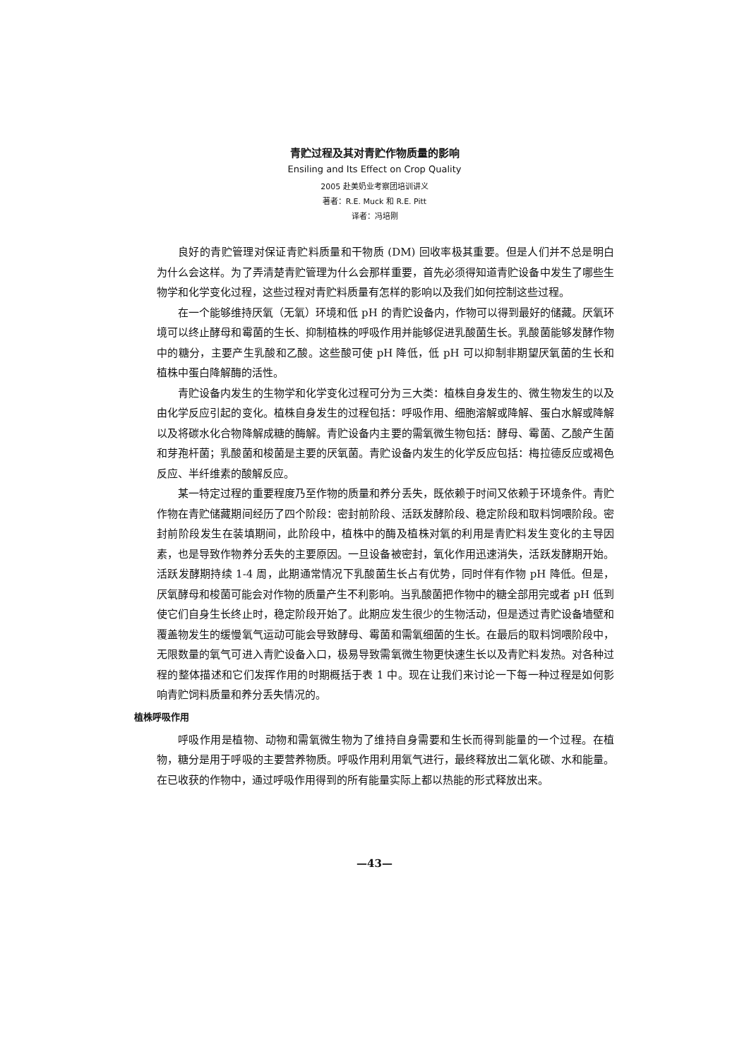青贮过程及其对青贮作物质量的影响
Ensiling and Its Effect on Crop Quality
2005 赴美奶业考察团培训讲义
著者：R.E. Muck 和 R.E. Pitt
译者：冯培刚
良好的青贮管理对保证青贮料质量和干物质 (DM) 回收率极其重要。但是人们并不总是明白为什么会这样。为了弄清楚青贮管理为什么会那样重要，首先必须得知道青贮设备中发生了哪些生物学和化学变化过程，这些过程对青贮料质量有怎样的影响以及我们如何控制这些过程。
在一个能够维持厌氧（无氧）环境和低 pH 的青贮设备内，作物可以得到最好的储藏。厌氧环境可以终止酵母和霉菌的生长、抑制植株的呼吸作用并能够促进乳酸菌生长。乳酸菌能够发酵作物中的糖分，主要产生乳酸和乙酸。这些酸可使 pH 降低，低 pH 可以抑制非期望厌氧菌的生长和植株中蛋白降解酶的活性。
青贮设备内发生的生物学和化学变化过程可分为三大类：植株自身发生的、微生物发生的以及由化学反应引起的变化。植株自身发生的过程包括：呼吸作用、细胞溶解或降解、蛋白水解或降解以及将碳水化合物降解成糖的酶解。青贮设备内主要的需氧微生物包括：酵母、霉菌、乙酸产生菌和芽孢杆菌；乳酸菌和梭菌是主要的厌氧菌。青贮设备内发生的化学反应包括：梅拉德反应或褐色反应、半纤维素的酸解反应。
某一特定过程的重要程度乃至作物的质量和养分丢失，既依赖于时间又依赖于环境条件。青贮作物在青贮储藏期间经历了四个阶段：密封前阶段、活跃发酵阶段、稳定阶段和取料饲喂阶段。密封前阶段发生在装填期间，此阶段中，植株中的酶及植株对氧的利用是青贮料发生变化的主导因素，也是导致作物养分丢失的主要原因。一旦设备被密封，氧化作用迅速消失，活跃发酵期开始。活跃发酵期持续 1-4 周，此期通常情况下乳酸菌生长占有优势，同时伴有作物 pH 降低。但是，厌氧酵母和梭菌可能会对作物的质量产生不利影响。当乳酸菌把作物中的糖全部用完或者 pH 低到使它们自身生长终止时，稳定阶段开始了。此期应发生很少的生物活动，但是透过青贮设备墙壁和覆盖物发生的缓慢氧气运动可能会导致酵母、霉菌和需氧细菌的生长。在最后的取料饲喂阶段中，无限数量的氧气可进入青贮设备入口，极易导致需氧微生物更快速生长以及青贮料发热。对各种过程的整体描述和它们发挥作用的时期概括于表 1 中。现在让我们来讨论一下每一种过程是如何影响青贮饲料质量和养分丢失情况的。
植株呼吸作用
呼吸作用是植物、动物和需氧微生物为了维持自身需要和生长而得到能量的一个过程。在植物，糖分是用于呼吸的主要营养物质。呼吸作用利用氧气进行，最终释放出二氧化碳、水和能量。在已收获的作物中，通过呼吸作用得到的所有能量实际上都以热能的形式释放出来。
—43—